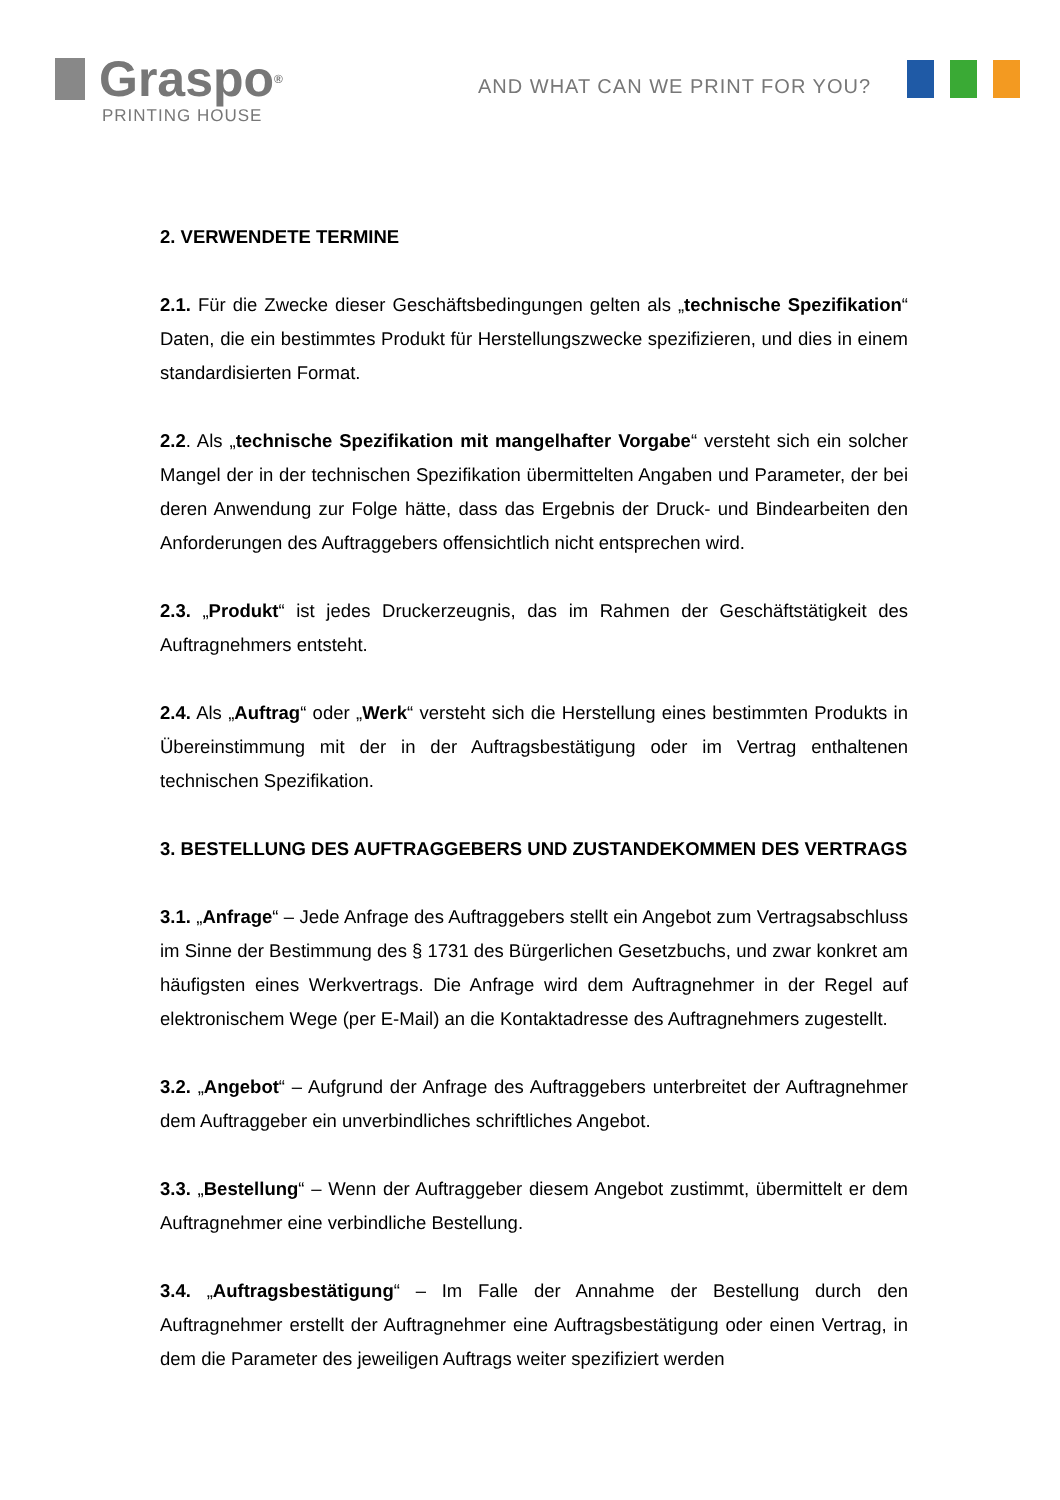Graspo<sup>®</sup>
PRINTING HOUSE
AND WHAT CAN WE PRINT FOR YOU?
2. VERWENDETE TERMINE
2.1. Für die Zwecke dieser Geschäftsbedingungen gelten als „technische Spezifikation“ Daten, die ein bestimmtes Produkt für Herstellungszwecke spezifizieren, und dies in einem standardisierten Format.
2.2. Als „technische Spezifikation mit mangelhafter Vorgabe“ versteht sich ein solcher Mangel der in der technischen Spezifikation übermittelten Angaben und Parameter, der bei deren Anwendung zur Folge hätte, dass das Ergebnis der Druck- und Bindearbeiten den Anforderungen des Auftraggebers offensichtlich nicht entsprechen wird.
2.3. „Produkt“ ist jedes Druckerzeugnis, das im Rahmen der Geschäftstätigkeit des Auftragnehmers entsteht.
2.4. Als „Auftrag“ oder „Werk“ versteht sich die Herstellung eines bestimmten Produkts in Übereinstimmung mit der in der Auftragsbestätigung oder im Vertrag enthaltenen technischen Spezifikation.
3. BESTELLUNG DES AUFTRAGGEBERS UND ZUSTANDEKOMMEN DES VERTRAGS
3.1. „Anfrage“ – Jede Anfrage des Auftraggebers stellt ein Angebot zum Vertragsabschluss im Sinne der Bestimmung des § 1731 des Bürgerlichen Gesetzbuchs, und zwar konkret am häufigsten eines Werkvertrags. Die Anfrage wird dem Auftragnehmer in der Regel auf elektronischem Wege (per E-Mail) an die Kontaktadresse des Auftragnehmers zugestellt.
3.2. „Angebot“ – Aufgrund der Anfrage des Auftraggebers unterbreitet der Auftragnehmer dem Auftraggeber ein unverbindliches schriftliches Angebot.
3.3. „Bestellung“ – Wenn der Auftraggeber diesem Angebot zustimmt, übermittelt er dem Auftragnehmer eine verbindliche Bestellung.
3.4. „Auftragsbestätigung“ – Im Falle der Annahme der Bestellung durch den Auftragnehmer erstellt der Auftragnehmer eine Auftragsbestätigung oder einen Vertrag, in dem die Parameter des jeweiligen Auftrags weiter spezifiziert werden